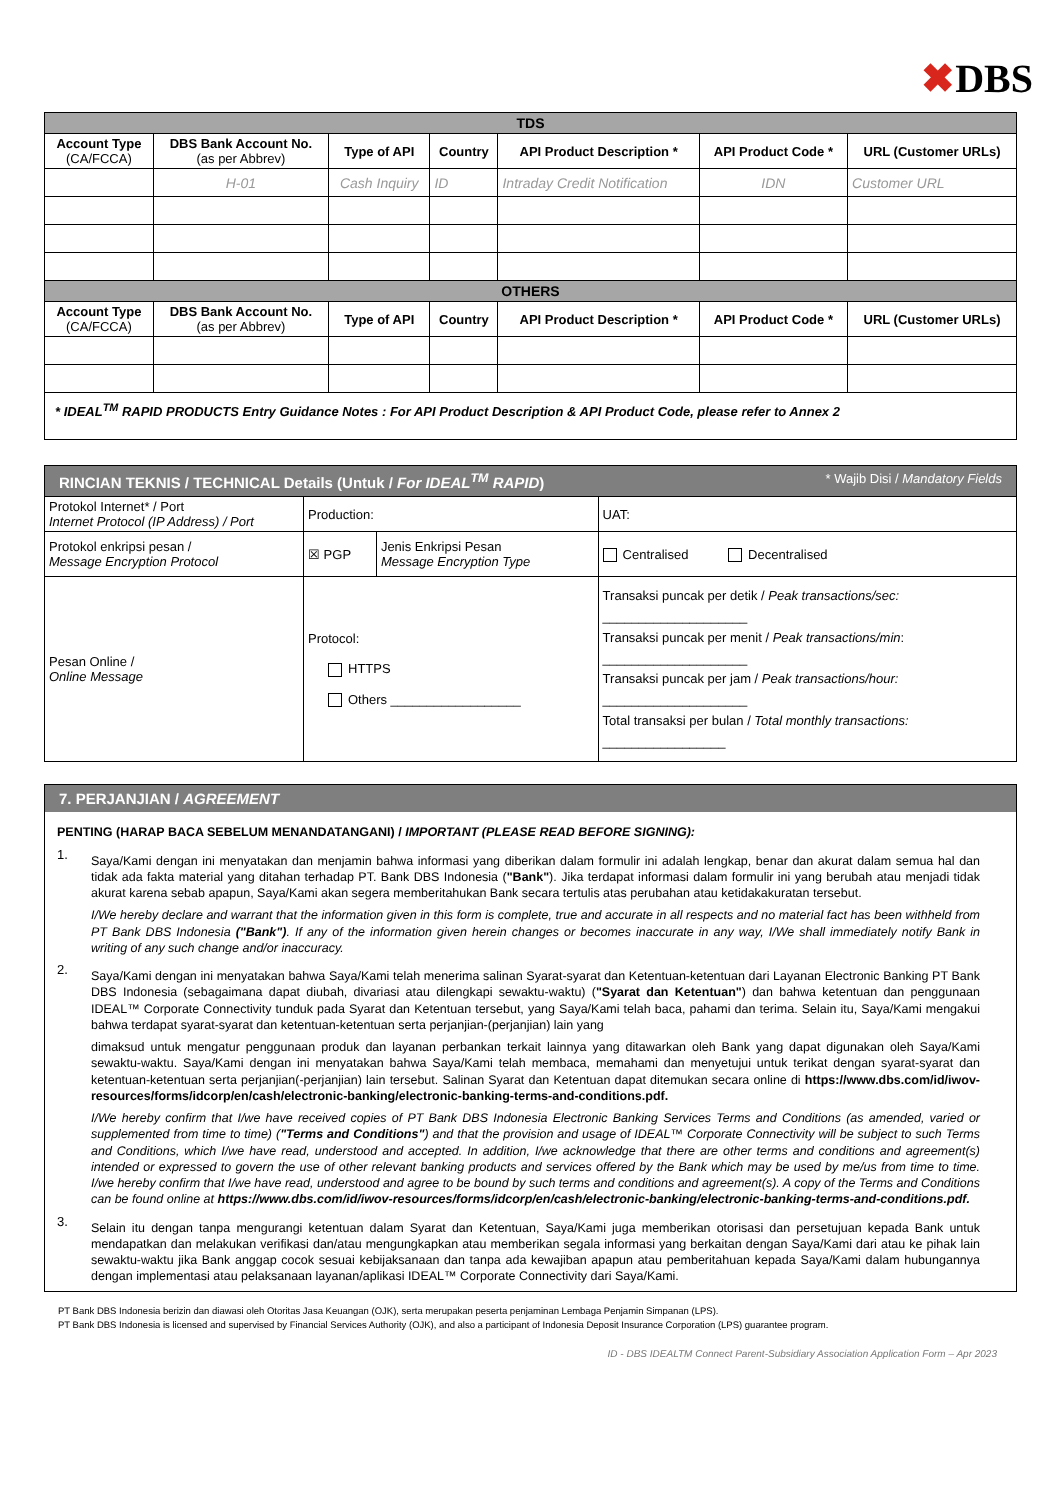✖DBS
| TDS | | | | | | |
| Account Type (CA/FCCA) | DBS Bank Account No. (as per Abbrev) | Type of API | Country | API Product Description * | API Product Code * | URL (Customer URLs) |
| | H-01 | Cash Inquiry | ID | Intraday Credit Notification | IDN | Customer URL |
| OTHERS | | | | | | |
| Account Type (CA/FCCA) | DBS Bank Account No. (as per Abbrev) | Type of API | Country | API Product Description * | API Product Code * | URL (Customer URLs) |
| * IDEAL<sup>TM</sup> RAPID PRODUCTS Entry Guidance Notes : For API Product Description & API Product Code, please refer to Annex 2 | | | | | | |
| RINCIAN TEKNIS / TECHNICAL Details (Untuk / For IDEAL<sup>TM</sup> RAPID ) * Wajib Disi / Mandatory Fields | | | |
| Protokol Internet* / Port Internet Protocol (IP Address) / Port | Production: | | UAT: |
| Protokol enkripsi pesan / Message Encryption Protocol | ☒ PGP | Jenis Enkripsi Pesan Message Encryption Type | Centralised Decentralised |
| Pesan Online / Online Message | Protocol: HTTPS Others __________________ | | Transaksi puncak per detik / Peak transactions/sec: ____________________ Transaksi puncak per menit / Peak transactions/min : ____________________ Transaksi puncak per jam / Peak transactions/hour: ____________________ Total transaksi per bulan / Total monthly transactions: _________________ |
7. PERJANJIAN / AGREEMENT
PENTING (HARAP BACA SEBELUM MENANDATANGANI) / IMPORTANT (PLEASE READ BEFORE SIGNING):
1.
Saya/Kami dengan ini menyatakan dan menjamin bahwa informasi yang diberikan dalam formulir ini adalah lengkap, benar dan akurat dalam semua hal dan tidak ada fakta material yang ditahan terhadap PT. Bank DBS Indonesia ("Bank"). Jika terdapat informasi dalam formulir ini yang berubah atau menjadi tidak akurat karena sebab apapun, Saya/Kami akan segera memberitahukan Bank secara tertulis atas perubahan atau ketidakakuratan tersebut.
I/We hereby declare and warrant that the information given in this form is complete, true and accurate in all respects and no material fact has been withheld from PT Bank DBS Indonesia ("Bank"). If any of the information given herein changes or becomes inaccurate in any way, I/We shall immediately notify Bank in writing of any such change and/or inaccuracy.
2.
Saya/Kami dengan ini menyatakan bahwa Saya/Kami telah menerima salinan Syarat-syarat dan Ketentuan-ketentuan dari Layanan Electronic Banking PT Bank DBS Indonesia (sebagaimana dapat diubah, divariasi atau dilengkapi sewaktu-waktu) ("Syarat dan Ketentuan") dan bahwa ketentuan dan penggunaan IDEAL™ Corporate Connectivity tunduk pada Syarat dan Ketentuan tersebut, yang Saya/Kami telah baca, pahami dan terima. Selain itu, Saya/Kami mengakui bahwa terdapat syarat-syarat dan ketentuan-ketentuan serta perjanjian-(perjanjian) lain yang
dimaksud untuk mengatur penggunaan produk dan layanan perbankan terkait lainnya yang ditawarkan oleh Bank yang dapat digunakan oleh Saya/Kami sewaktu-waktu. Saya/Kami dengan ini menyatakan bahwa Saya/Kami telah membaca, memahami dan menyetujui untuk terikat dengan syarat-syarat dan ketentuan-ketentuan serta perjanjian(-perjanjian) lain tersebut. Salinan Syarat dan Ketentuan dapat ditemukan secara online di https://www.dbs.com/id/iwov-resources/forms/idcorp/en/cash/electronic-banking/electronic-banking-terms-and-conditions.pdf.
I/We hereby confirm that I/we have received copies of PT Bank DBS Indonesia Electronic Banking Services Terms and Conditions (as amended, varied or supplemented from time to time) ("Terms and Conditions") and that the provision and usage of IDEAL™ Corporate Connectivity will be subject to such Terms and Conditions, which I/we have read, understood and accepted. In addition, I/we acknowledge that there are other terms and conditions and agreement(s) intended or expressed to govern the use of other relevant banking products and services offered by the Bank which may be used by me/us from time to time. I/we hereby confirm that I/we have read, understood and agree to be bound by such terms and conditions and agreement(s). A copy of the Terms and Conditions can be found online at https://www.dbs.com/id/iwov-resources/forms/idcorp/en/cash/electronic-banking/electronic-banking-terms-and-conditions.pdf.
3.
Selain itu dengan tanpa mengurangi ketentuan dalam Syarat dan Ketentuan, Saya/Kami juga memberikan otorisasi dan persetujuan kepada Bank untuk mendapatkan dan melakukan verifikasi dan/atau mengungkapkan atau memberikan segala informasi yang berkaitan dengan Saya/Kami dari atau ke pihak lain sewaktu-waktu jika Bank anggap cocok sesuai kebijaksanaan dan tanpa ada kewajiban apapun atau pemberitahuan kepada Saya/Kami dalam hubungannya dengan implementasi atau pelaksanaan layanan/aplikasi IDEAL™ Corporate Connectivity dari Saya/Kami.
PT Bank DBS Indonesia berizin dan diawasi oleh Otoritas Jasa Keuangan (OJK), serta merupakan peserta penjaminan Lembaga Penjamin Simpanan (LPS).
PT Bank DBS Indonesia is licensed and supervised by Financial Services Authority (OJK), and also a participant of Indonesia Deposit Insurance Corporation (LPS) guarantee program.
ID - DBS IDEALTM Connect Parent-Subsidiary Association Application Form – Apr 2023